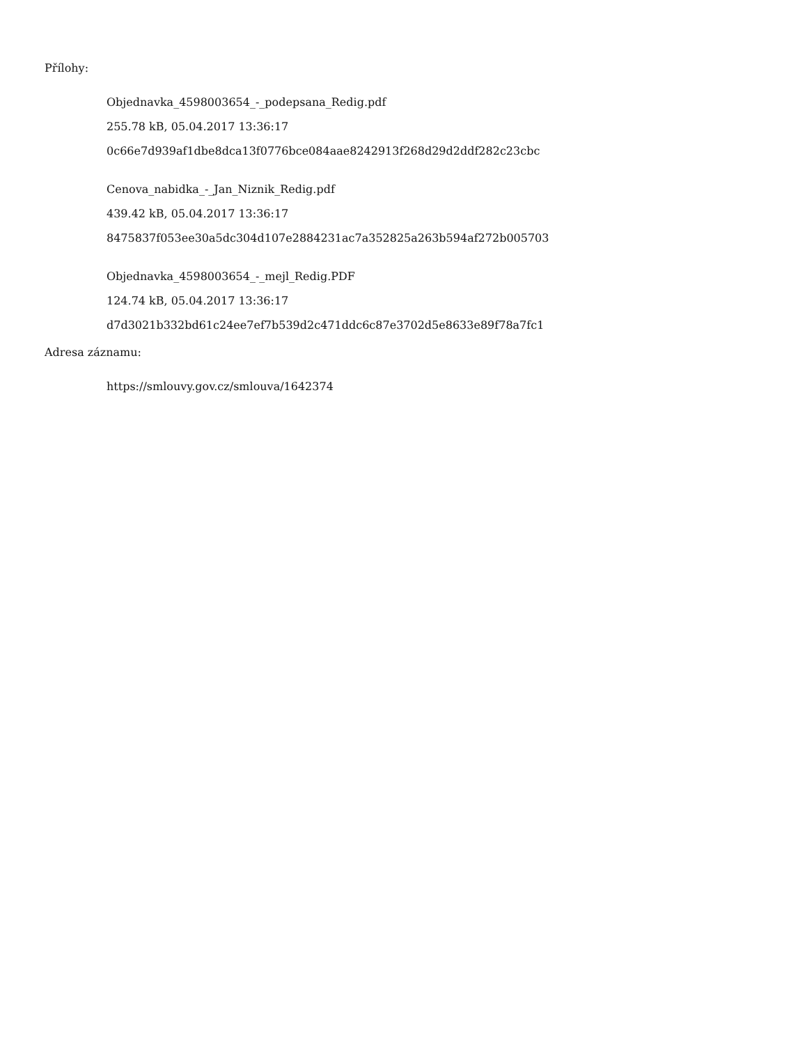Přílohy:
Objednavka_4598003654_-_podepsana_Redig.pdf
255.78 kB, 05.04.2017 13:36:17
0c66e7d939af1dbe8dca13f0776bce084aae8242913f268d29d2ddf282c23cbc
Cenova_nabidka_-_Jan_Niznik_Redig.pdf
439.42 kB, 05.04.2017 13:36:17
8475837f053ee30a5dc304d107e2884231ac7a352825a263b594af272b005703
Objednavka_4598003654_-_mejl_Redig.PDF
124.74 kB, 05.04.2017 13:36:17
d7d3021b332bd61c24ee7ef7b539d2c471ddc6c87e3702d5e8633e89f78a7fc1
Adresa záznamu:
https://smlouvy.gov.cz/smlouva/1642374